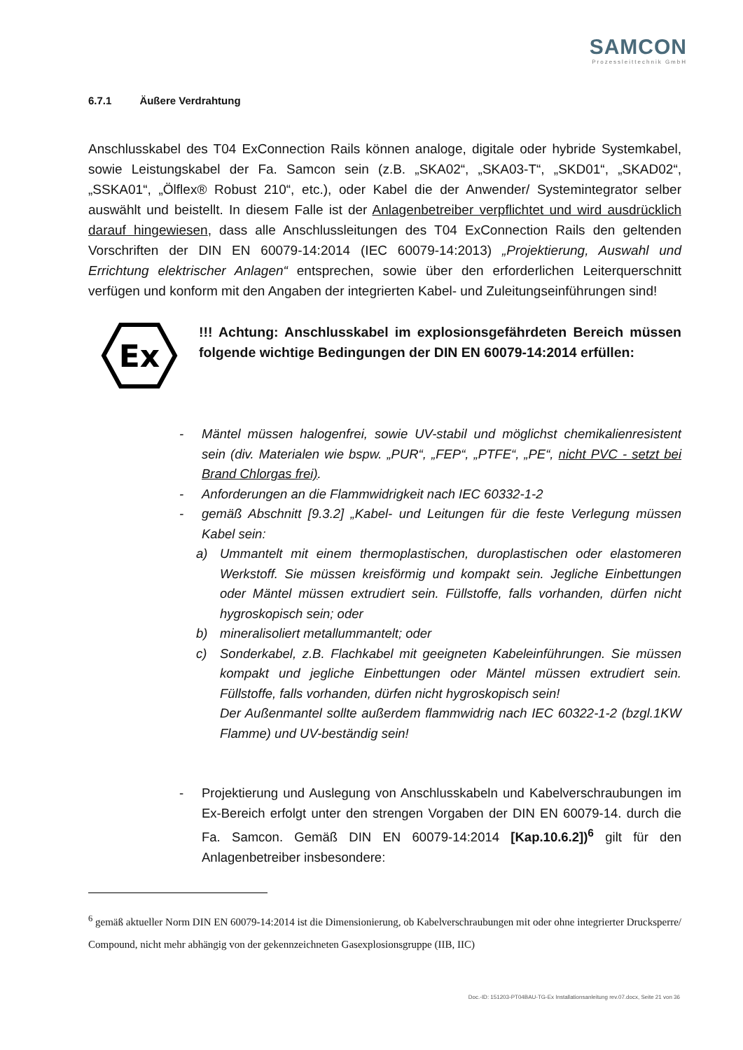SAMCON
Prozessleittechnik GmbH
6.7.1 Äußere Verdrahtung
Anschlusskabel des T04 ExConnection Rails können analoge, digitale oder hybride Systemkabel, sowie Leistungskabel der Fa. Samcon sein (z.B. „SKA02“, „SKA03-T“, „SKD01“, „SKAD02“, „SSKA01“, „Ölflex® Robust 210“, etc.), oder Kabel die der Anwender/ Systemintegrator selber auswählt und beistellt. In diesem Falle ist der Anlagenbetreiber verpflichtet und wird ausdrücklich darauf hingewiesen, dass alle Anschlussleitungen des T04 ExConnection Rails den geltenden Vorschriften der DIN EN 60079-14:2014 (IEC 60079-14:2013) „Projektierung, Auswahl und Errichtung elektrischer Anlagen“ entsprechen, sowie über den erforderlichen Leiterquerschnitt verfügen und konform mit den Angaben der integrierten Kabel- und Zuleitungseinführungen sind!
Ex
!!! Achtung: Anschlusskabel im explosionsgefährdeten Bereich müssen folgende wichtige Bedingungen der DIN EN 60079-14:2014 erfüllen:
- Mäntel müssen halogenfrei, sowie UV-stabil und möglichst chemikalienresistent sein (div. Materialen wie bspw. „PUR“, „FEP“, „PTFE“, „PE“, nicht PVC - setzt bei Brand Chlorgas frei).
- Anforderungen an die Flammwidrigkeit nach IEC 60332-1-2
- gemäß Abschnitt [9.3.2] „Kabel- und Leitungen für die feste Verlegung müssen Kabel sein:
a) Ummantelt mit einem thermoplastischen, duroplastischen oder elastomeren Werkstoff. Sie müssen kreisförmig und kompakt sein. Jegliche Einbettungen oder Mäntel müssen extrudiert sein. Füllstoffe, falls vorhanden, dürfen nicht hygroskopisch sein; oder
b) mineralisoliert metallummantelt; oder
c) Sonderkabel, z.B. Flachkabel mit geeigneten Kabeleinführungen. Sie müssen kompakt und jegliche Einbettungen oder Mäntel müssen extrudiert sein. Füllstoffe, falls vorhanden, dürfen nicht hygroskopisch sein!
Der Außenmantel sollte außerdem flammwidrig nach IEC 60322-1-2 (bzgl.1KW Flamme) und UV-beständig sein!
- Projektierung und Auslegung von Anschlusskabeln und Kabelverschraubungen im Ex-Bereich erfolgt unter den strengen Vorgaben der DIN EN 60079-14. durch die Fa. Samcon. Gemäß DIN EN 60079-14:2014 [Kap.10.6.2])<sup>6</sup> gilt für den Anlagenbetreiber insbesondere:
<sup>6</sup> gemäß aktueller Norm DIN EN 60079-14:2014 ist die Dimensionierung, ob Kabelverschraubungen mit oder ohne integrierter Drucksperre/ Compound, nicht mehr abhängig von der gekennzeichneten Gasexplosionsgruppe (IIB, IIC)
Doc.-ID: 151203-PT04BAU-TG-Ex Installationsanleitung rev.07.docx, Seite 21 von 36